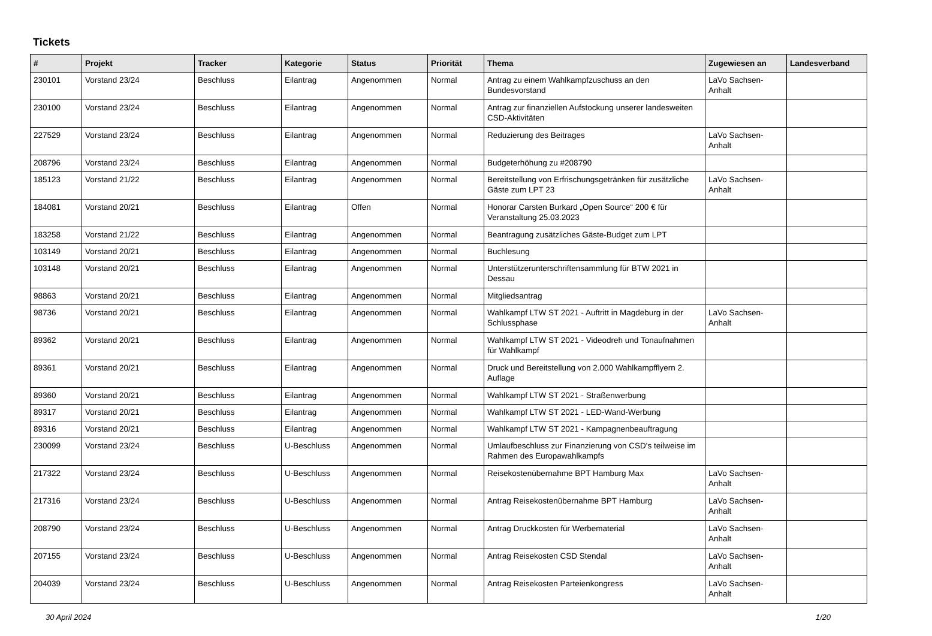Tickets
| # | Projekt | Tracker | Kategorie | Status | Priorität | Thema | Zugewiesen an | Landesverband |
| --- | --- | --- | --- | --- | --- | --- | --- | --- |
| 230101 | Vorstand 23/24 | Beschluss | Eilantrag | Angenommen | Normal | Antrag zu einem Wahlkampfzuschuss an den Bundesvorstand | LaVo Sachsen-Anhalt | |
| 230100 | Vorstand 23/24 | Beschluss | Eilantrag | Angenommen | Normal | Antrag zur finanziellen Aufstockung unserer landesweiten CSD-Aktivitäten | | |
| 227529 | Vorstand 23/24 | Beschluss | Eilantrag | Angenommen | Normal | Reduzierung des Beitrages | LaVo Sachsen-Anhalt | |
| 208796 | Vorstand 23/24 | Beschluss | Eilantrag | Angenommen | Normal | Budgeterhöhung zu #208790 | | |
| 185123 | Vorstand 21/22 | Beschluss | Eilantrag | Angenommen | Normal | Bereitstellung von Erfrischungsgetränken für zusätzliche Gäste zum LPT 23 | LaVo Sachsen-Anhalt | |
| 184081 | Vorstand 20/21 | Beschluss | Eilantrag | Offen | Normal | Honorar Carsten Burkard „Open Source“ 200 € für Veranstaltung 25.03.2023 | | |
| 183258 | Vorstand 21/22 | Beschluss | Eilantrag | Angenommen | Normal | Beantragung zusätzliches Gäste-Budget zum LPT | | |
| 103149 | Vorstand 20/21 | Beschluss | Eilantrag | Angenommen | Normal | Buchlesung | | |
| 103148 | Vorstand 20/21 | Beschluss | Eilantrag | Angenommen | Normal | Unterstützerunterschriftensammlung für BTW 2021 in Dessau | | |
| 98863 | Vorstand 20/21 | Beschluss | Eilantrag | Angenommen | Normal | Mitgliedsantrag | | |
| 98736 | Vorstand 20/21 | Beschluss | Eilantrag | Angenommen | Normal | Wahlkampf LTW ST 2021 - Auftritt in Magdeburg in der Schlussphase | LaVo Sachsen-Anhalt | |
| 89362 | Vorstand 20/21 | Beschluss | Eilantrag | Angenommen | Normal | Wahlkampf LTW ST 2021 - Videodreh und Tonaufnahmen für Wahlkampf | | |
| 89361 | Vorstand 20/21 | Beschluss | Eilantrag | Angenommen | Normal | Druck und Bereitstellung von 2.000 Wahlkampfflyern 2. Auflage | | |
| 89360 | Vorstand 20/21 | Beschluss | Eilantrag | Angenommen | Normal | Wahlkampf LTW ST 2021 - Straßenwerbung | | |
| 89317 | Vorstand 20/21 | Beschluss | Eilantrag | Angenommen | Normal | Wahlkampf LTW ST 2021 - LED-Wand-Werbung | | |
| 89316 | Vorstand 20/21 | Beschluss | Eilantrag | Angenommen | Normal | Wahlkampf LTW ST 2021 - Kampagnenbeauftragung | | |
| 230099 | Vorstand 23/24 | Beschluss | U-Beschluss | Angenommen | Normal | Umlaufbeschluss zur Finanzierung von CSD's teilweise im Rahmen des Europawahlkampfs | | |
| 217322 | Vorstand 23/24 | Beschluss | U-Beschluss | Angenommen | Normal | Reisekostenübernahme BPT Hamburg Max | LaVo Sachsen-Anhalt | |
| 217316 | Vorstand 23/24 | Beschluss | U-Beschluss | Angenommen | Normal | Antrag Reisekostenübernahme BPT Hamburg | LaVo Sachsen-Anhalt | |
| 208790 | Vorstand 23/24 | Beschluss | U-Beschluss | Angenommen | Normal | Antrag Druckkosten für Werbematerial | LaVo Sachsen-Anhalt | |
| 207155 | Vorstand 23/24 | Beschluss | U-Beschluss | Angenommen | Normal | Antrag Reisekosten CSD Stendal | LaVo Sachsen-Anhalt | |
| 204039 | Vorstand 23/24 | Beschluss | U-Beschluss | Angenommen | Normal | Antrag Reisekosten Parteienkongress | LaVo Sachsen-Anhalt | |
30 April 2024 1/20